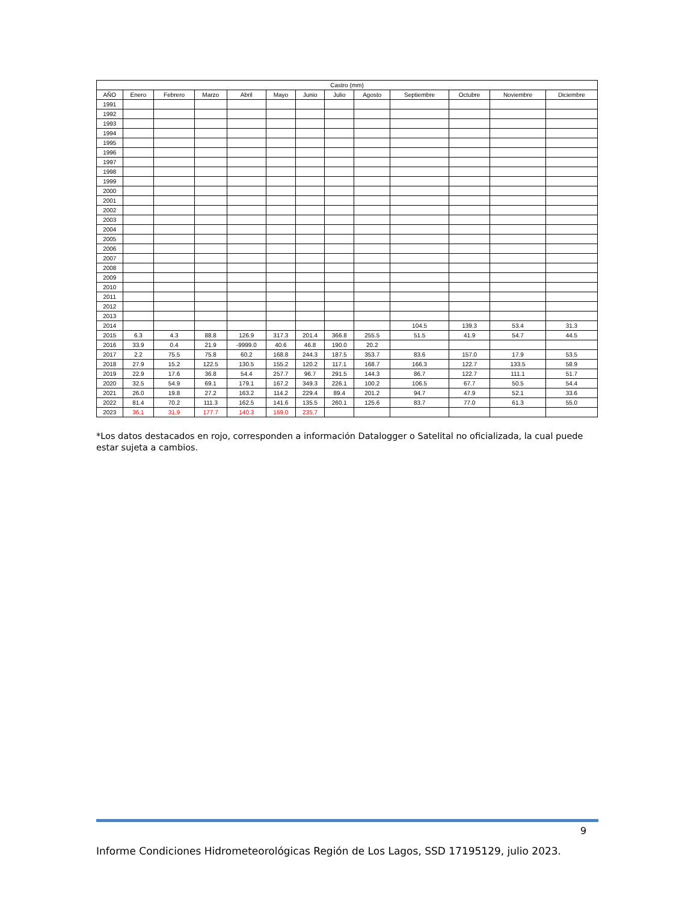| Castro (mm) | | | | | | | | | | | | |
| --- | --- | --- | --- | --- | --- | --- | --- | --- | --- | --- | --- | --- |
| AÑO | Enero | Febrero | Marzo | Abril | Mayo | Junio | Julio | Agosto | Septiembre | Octubre | Noviembre | Diciembre |
| 1991 | | | | | | | | | | | | |
| 1992 | | | | | | | | | | | | |
| 1993 | | | | | | | | | | | | |
| 1994 | | | | | | | | | | | | |
| 1995 | | | | | | | | | | | | |
| 1996 | | | | | | | | | | | | |
| 1997 | | | | | | | | | | | | |
| 1998 | | | | | | | | | | | | |
| 1999 | | | | | | | | | | | | |
| 2000 | | | | | | | | | | | | |
| 2001 | | | | | | | | | | | | |
| 2002 | | | | | | | | | | | | |
| 2003 | | | | | | | | | | | | |
| 2004 | | | | | | | | | | | | |
| 2005 | | | | | | | | | | | | |
| 2006 | | | | | | | | | | | | |
| 2007 | | | | | | | | | | | | |
| 2008 | | | | | | | | | | | | |
| 2009 | | | | | | | | | | | | |
| 2010 | | | | | | | | | | | | |
| 2011 | | | | | | | | | | | | |
| 2012 | | | | | | | | | | | | |
| 2013 | | | | | | | | | | | | |
| 2014 | | | | | | | | | 104.5 | 139.3 | 53.4 | 31.3 |
| 2015 | 6.3 | 4.3 | 88.8 | 126.9 | 317.3 | 201.4 | 366.8 | 255.5 | 51.5 | 41.9 | 54.7 | 44.5 |
| 2016 | 33.9 | 0.4 | 21.9 | -9999.0 | 40.6 | 46.8 | 190.0 | 20.2 | | | | |
| 2017 | 2.2 | 75.5 | 75.8 | 60.2 | 168.8 | 244.3 | 187.5 | 353.7 | 83.6 | 157.0 | 17.9 | 53.5 |
| 2018 | 27.9 | 15.2 | 122.5 | 130.5 | 155.2 | 120.2 | 117.1 | 168.7 | 166.3 | 122.7 | 133.5 | 58.9 |
| 2019 | 22.9 | 17.6 | 36.8 | 54.4 | 257.7 | 96.7 | 291.5 | 144.3 | 86.7 | 122.7 | 111.1 | 51.7 |
| 2020 | 32.5 | 54.9 | 69.1 | 179.1 | 167.2 | 349.3 | 226.1 | 100.2 | 106.5 | 67.7 | 50.5 | 54.4 |
| 2021 | 26.0 | 19.8 | 27.2 | 163.2 | 114.2 | 229.4 | 89.4 | 201.2 | 94.7 | 47.9 | 52.1 | 33.6 |
| 2022 | 81.4 | 70.2 | 111.3 | 162.5 | 141.6 | 135.5 | 260.1 | 125.6 | 83.7 | 77.0 | 61.3 | 55.0 |
| 2023 | 36.1 | 31.9 | 177.7 | 140.3 | 169.0 | 235.7 | | | | | | |
*Los datos destacados en rojo, corresponden a información Datalogger o Satelital no oficializada, la cual puede estar sujeta a cambios.
9
Informe Condiciones Hidrometeorológicas Región de Los Lagos, SSD 17195129, julio 2023.